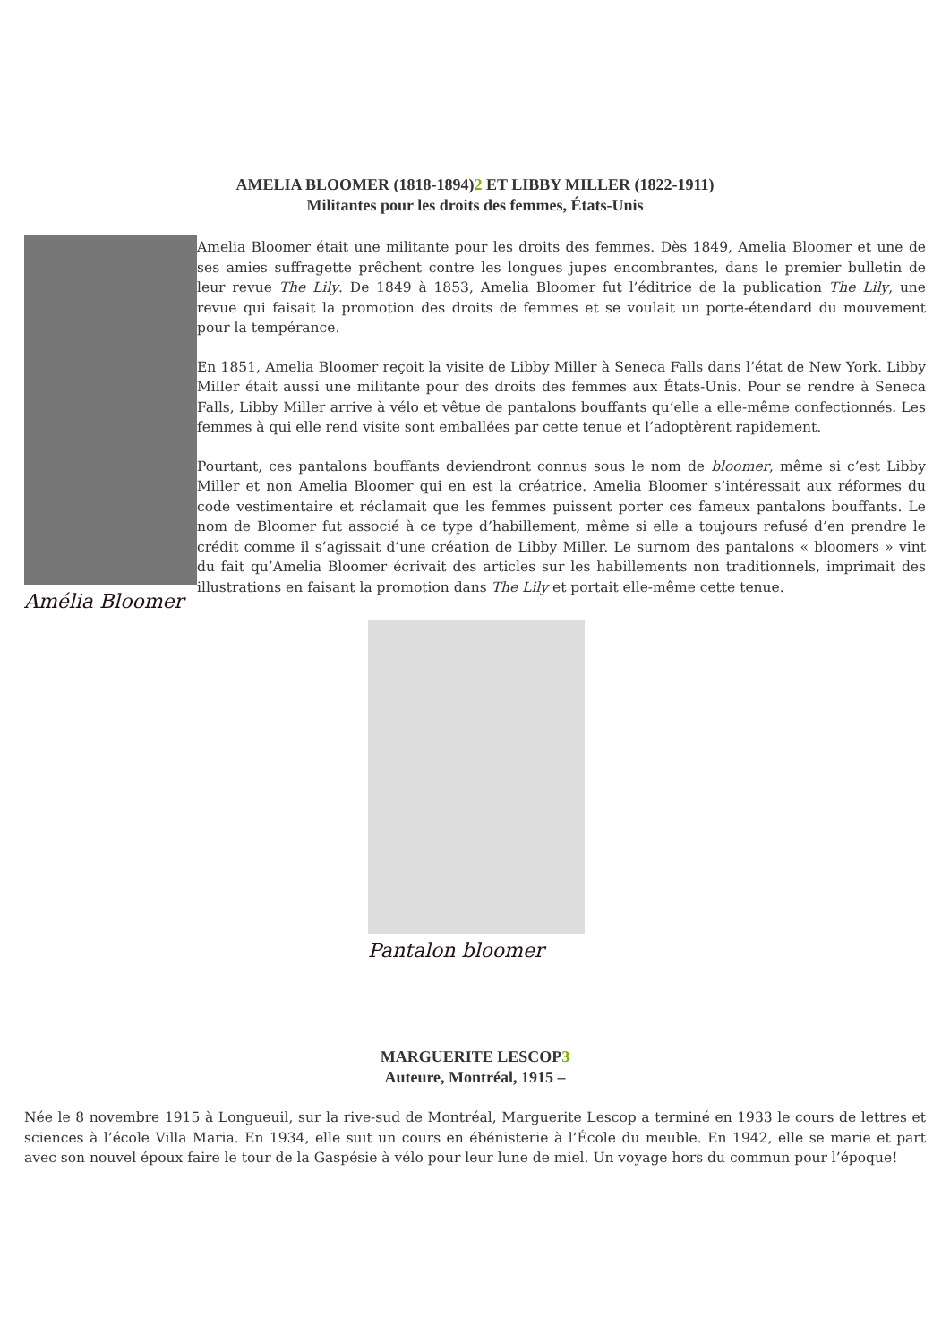AMELIA BLOOMER (1818-1894)2 ET LIBBY MILLER (1822-1911)
Militantes pour les droits des femmes, États-Unis
Amélia Bloomer
Amelia Bloomer était une militante pour les droits des femmes. Dès 1849, Amelia Bloomer et une de ses amies suffragette prêchent contre les longues jupes encombrantes, dans le premier bulletin de leur revue The Lily. De 1849 à 1853, Amelia Bloomer fut l’éditrice de la publication The Lily, une revue qui faisait la promotion des droits de femmes et se voulait un porte-étendard du mouvement pour la tempérance.
En 1851, Amelia Bloomer reçoit la visite de Libby Miller à Seneca Falls dans l’état de New York. Libby Miller était aussi une militante pour des droits des femmes aux États-Unis. Pour se rendre à Seneca Falls, Libby Miller arrive à vélo et vêtue de pantalons bouffants qu’elle a elle-même confectionnés. Les femmes à qui elle rend visite sont emballées par cette tenue et l’adoptèrent rapidement.
Pourtant, ces pantalons bouffants deviendront connus sous le nom de bloomer, même si c’est Libby Miller et non Amelia Bloomer qui en est la créatrice. Amelia Bloomer s’intéressait aux réformes du code vestimentaire et réclamait que les femmes puissent porter ces fameux pantalons bouffants. Le nom de Bloomer fut associé à ce type d’habillement, même si elle a toujours refusé d’en prendre le crédit comme il s’agissait d’une création de Libby Miller. Le surnom des pantalons « bloomers » vint du fait qu’Amelia Bloomer écrivait des articles sur les habillements non traditionnels, imprimait des illustrations en faisant la promotion dans The Lily et portait elle-même cette tenue.
Pantalon bloomer
MARGUERITE LESCOP3
Auteure, Montréal, 1915 –
Née le 8 novembre 1915 à Longueuil, sur la rive-sud de Montréal, Marguerite Lescop a terminé en 1933 le cours de lettres et sciences à l’école Villa Maria. En 1934, elle suit un cours en ébénisterie à l’École du meuble. En 1942, elle se marie et part avec son nouvel époux faire le tour de la Gaspésie à vélo pour leur lune de miel. Un voyage hors du commun pour l’époque!